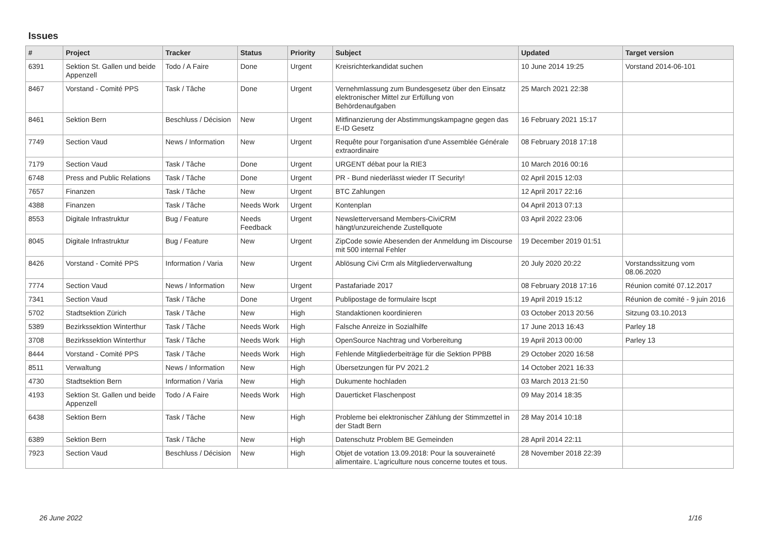Issues
| # | Project | Tracker | Status | Priority | Subject | Updated | Target version |
| --- | --- | --- | --- | --- | --- | --- | --- |
| 6391 | Sektion St. Gallen und beide Appenzell | Todo / A Faire | Done | Urgent | Kreisrichterkandidat suchen | 10 June 2014 19:25 | Vorstand 2014-06-101 |
| 8467 | Vorstand - Comité PPS | Task / Tâche | Done | Urgent | Vernehmlassung zum Bundesgesetz über den Einsatz elektronischer Mittel zur Erfüllung von Behördenaufgaben | 25 March 2021 22:38 | |
| 8461 | Sektion Bern | Beschluss / Décision | New | Urgent | Mitfinanzierung der Abstimmungskampagne gegen das E-ID Gesetz | 16 February 2021 15:17 | |
| 7749 | Section Vaud | News / Information | New | Urgent | Requête pour l'organisation d'une Assemblée Générale extraordinaire | 08 February 2018 17:18 | |
| 7179 | Section Vaud | Task / Tâche | Done | Urgent | URGENT débat pour la RIE3 | 10 March 2016 00:16 | |
| 6748 | Press and Public Relations | Task / Tâche | Done | Urgent | PR - Bund niederlässt wieder IT Security! | 02 April 2015 12:03 | |
| 7657 | Finanzen | Task / Tâche | New | Urgent | BTC Zahlungen | 12 April 2017 22:16 | |
| 4388 | Finanzen | Task / Tâche | Needs Work | Urgent | Kontenplan | 04 April 2013 07:13 | |
| 8553 | Digitale Infrastruktur | Bug / Feature | Needs Feedback | Urgent | Newsletterversand Members-CiviCRM hängt/unzureichende Zustellquote | 03 April 2022 23:06 | |
| 8045 | Digitale Infrastruktur | Bug / Feature | New | Urgent | ZipCode sowie Abesenden der Anmeldung im Discourse mit 500 internal Fehler | 19 December 2019 01:51 | |
| 8426 | Vorstand - Comité PPS | Information / Varia | New | Urgent | Ablösung Civi Crm als Mitgliederverwaltung | 20 July 2020 20:22 | Vorstandssitzung vom 08.06.2020 |
| 7774 | Section Vaud | News / Information | New | Urgent | Pastafariade 2017 | 08 February 2018 17:16 | Réunion comité 07.12.2017 |
| 7341 | Section Vaud | Task / Tâche | Done | Urgent | Publipostage de formulaire lscpt | 19 April 2019 15:12 | Réunion de comité - 9 juin 2016 |
| 5702 | Stadtsektion Zürich | Task / Tâche | New | High | Standaktionen koordinieren | 03 October 2013 20:56 | Sitzung 03.10.2013 |
| 5389 | Bezirkssektion Winterthur | Task / Tâche | Needs Work | High | Falsche Anreize in Sozialhilfe | 17 June 2013 16:43 | Parley 18 |
| 3708 | Bezirkssektion Winterthur | Task / Tâche | Needs Work | High | OpenSource Nachtrag und Vorbereitung | 19 April 2013 00:00 | Parley 13 |
| 8444 | Vorstand - Comité PPS | Task / Tâche | Needs Work | High | Fehlende Mitgliederbeiträge für die Sektion PPBB | 29 October 2020 16:58 | |
| 8511 | Verwaltung | News / Information | New | High | Übersetzungen für PV 2021.2 | 14 October 2021 16:33 | |
| 4730 | Stadtsektion Bern | Information / Varia | New | High | Dukumente hochladen | 03 March 2013 21:50 | |
| 4193 | Sektion St. Gallen und beide Appenzell | Todo / A Faire | Needs Work | High | Dauerticket Flaschenpost | 09 May 2014 18:35 | |
| 6438 | Sektion Bern | Task / Tâche | New | High | Probleme bei elektronischer Zählung der Stimmzettel in der Stadt Bern | 28 May 2014 10:18 | |
| 6389 | Sektion Bern | Task / Tâche | New | High | Datenschutz Problem BE Gemeinden | 28 April 2014 22:11 | |
| 7923 | Section Vaud | Beschluss / Décision | New | High | Objet de votation 13.09.2018: Pour la souveraineté alimentaire. L'agriculture nous concerne toutes et tous. | 28 November 2018 22:39 | |
26 June 2022 1/16